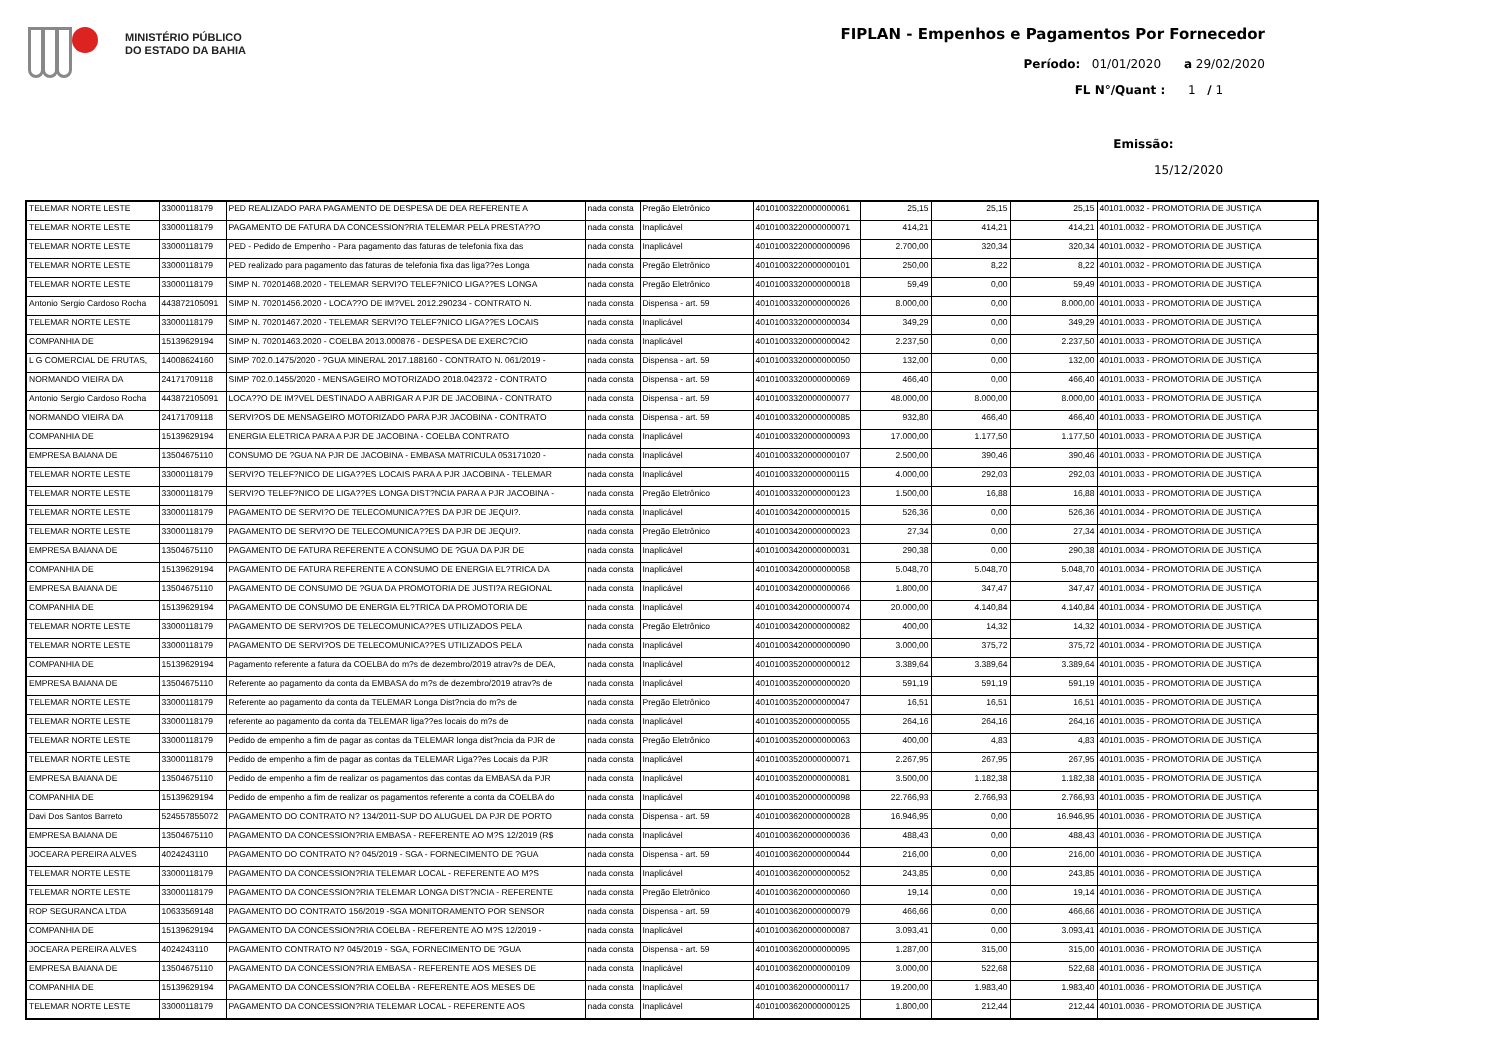MINISTÉRIO PÚBLICO
DO ESTADO DA BAHIA
FIPLAN - Empenhos e Pagamentos Por Fornecedor
Período: 01/01/2020 a 29/02/2020
FL N°/Quant : 1 / 1
Emissão:
15/12/2020
| TELEMAR NORTE LESTE | 33000118179 | PED REALIZADO PARA PAGAMENTO DE DESPESA DE DEA REFERENTE A | nada consta | Pregão Eletrônico | 40101003220000000061 | 25,15 | 25,15 | 25,15 | 40101.0032 - PROMOTORIA DE JUSTIÇA |
| TELEMAR NORTE LESTE | 33000118179 | PAGAMENTO DE FATURA DA CONCESSION?RIA TELEMAR PELA PRESTA??O | nada consta | Inaplicável | 40101003220000000071 | 414,21 | 414,21 | 414,21 | 40101.0032 - PROMOTORIA DE JUSTIÇA |
| TELEMAR NORTE LESTE | 33000118179 | PED - Pedido de Empenho - Para pagamento das faturas de telefonia fixa das | nada consta | Inaplicável | 40101003220000000096 | 2.700,00 | 320,34 | 320,34 | 40101.0032 - PROMOTORIA DE JUSTIÇA |
| TELEMAR NORTE LESTE | 33000118179 | PED realizado para pagamento das faturas de telefonia fixa das liga??es Longa | nada consta | Pregão Eletrônico | 40101003220000000101 | 250,00 | 8,22 | 8,22 | 40101.0032 - PROMOTORIA DE JUSTIÇA |
| TELEMAR NORTE LESTE | 33000118179 | SIMP N. 70201468.2020 - TELEMAR SERVI?O TELEF?NICO LIGA??ES LONGA | nada consta | Pregão Eletrônico | 40101003320000000018 | 59,49 | 0,00 | 59,49 | 40101.0033 - PROMOTORIA DE JUSTIÇA |
| Antonio Sergio Cardoso Rocha | 443872105091 | SIMP N. 70201456.2020 - LOCA??O DE IM?VEL 2012.290234 - CONTRATO N. | nada consta | Dispensa - art. 59 | 40101003320000000026 | 8.000,00 | 0,00 | 8.000,00 | 40101.0033 - PROMOTORIA DE JUSTIÇA |
| TELEMAR NORTE LESTE | 33000118179 | SIMP N. 70201467.2020 - TELEMAR SERVI?O TELEF?NICO LIGA??ES LOCAIS | nada consta | Inaplicável | 40101003320000000034 | 349,29 | 0,00 | 349,29 | 40101.0033 - PROMOTORIA DE JUSTIÇA |
| COMPANHIA DE | 15139629194 | SIMP N. 70201463.2020 - COELBA 2013.000876 - DESPESA DE EXERC?CIO | nada consta | Inaplicável | 40101003320000000042 | 2.237,50 | 0,00 | 2.237,50 | 40101.0033 - PROMOTORIA DE JUSTIÇA |
| L G COMERCIAL DE FRUTAS, | 14008624160 | SIMP 702.0.1475/2020 - ?GUA MINERAL 2017.188160 - CONTRATO N. 061/2019 - | nada consta | Dispensa - art. 59 | 40101003320000000050 | 132,00 | 0,00 | 132,00 | 40101.0033 - PROMOTORIA DE JUSTIÇA |
| NORMANDO VIEIRA DA | 24171709118 | SIMP 702.0.1455/2020 - MENSAGEIRO MOTORIZADO 2018.042372 - CONTRATO | nada consta | Dispensa - art. 59 | 40101003320000000069 | 466,40 | 0,00 | 466,40 | 40101.0033 - PROMOTORIA DE JUSTIÇA |
| Antonio Sergio Cardoso Rocha | 443872105091 | LOCA??O DE IM?VEL DESTINADO A ABRIGAR A PJR DE JACOBINA - CONTRATO | nada consta | Dispensa - art. 59 | 40101003320000000077 | 48.000,00 | 8.000,00 | 8.000,00 | 40101.0033 - PROMOTORIA DE JUSTIÇA |
| NORMANDO VIEIRA DA | 24171709118 | SERVI?OS DE MENSAGEIRO MOTORIZADO PARA PJR JACOBINA - CONTRATO | nada consta | Dispensa - art. 59 | 40101003320000000085 | 932,80 | 466,40 | 466,40 | 40101.0033 - PROMOTORIA DE JUSTIÇA |
| COMPANHIA DE | 15139629194 | ENERGIA ELETRICA PARA A PJR DE JACOBINA - COELBA CONTRATO | nada consta | Inaplicável | 40101003320000000093 | 17.000,00 | 1.177,50 | 1.177,50 | 40101.0033 - PROMOTORIA DE JUSTIÇA |
| EMPRESA BAIANA DE | 13504675110 | CONSUMO DE ?GUA NA PJR DE JACOBINA - EMBASA MATRICULA 053171020 - | nada consta | Inaplicável | 40101003320000000107 | 2.500,00 | 390,46 | 390,46 | 40101.0033 - PROMOTORIA DE JUSTIÇA |
| TELEMAR NORTE LESTE | 33000118179 | SERVI?O TELEF?NICO DE LIGA??ES LOCAIS PARA A PJR JACOBINA - TELEMAR | nada consta | Inaplicável | 40101003320000000115 | 4.000,00 | 292,03 | 292,03 | 40101.0033 - PROMOTORIA DE JUSTIÇA |
| TELEMAR NORTE LESTE | 33000118179 | SERVI?O TELEF?NICO DE LIGA??ES LONGA DIST?NCIA PARA A PJR JACOBINA - | nada consta | Pregão Eletrônico | 40101003320000000123 | 1.500,00 | 16,88 | 16,88 | 40101.0033 - PROMOTORIA DE JUSTIÇA |
| TELEMAR NORTE LESTE | 33000118179 | PAGAMENTO DE SERVI?O DE TELECOMUNICA??ES DA PJR DE JEQUI?. | nada consta | Inaplicável | 40101003420000000015 | 526,36 | 0,00 | 526,36 | 40101.0034 - PROMOTORIA DE JUSTIÇA |
| TELEMAR NORTE LESTE | 33000118179 | PAGAMENTO DE SERVI?O DE TELECOMUNICA??ES DA PJR DE JEQUI?. | nada consta | Pregão Eletrônico | 40101003420000000023 | 27,34 | 0,00 | 27,34 | 40101.0034 - PROMOTORIA DE JUSTIÇA |
| EMPRESA BAIANA DE | 13504675110 | PAGAMENTO DE FATURA REFERENTE A CONSUMO DE ?GUA DA PJR DE | nada consta | Inaplicável | 40101003420000000031 | 290,38 | 0,00 | 290,38 | 40101.0034 - PROMOTORIA DE JUSTIÇA |
| COMPANHIA DE | 15139629194 | PAGAMENTO DE FATURA REFERENTE A CONSUMO DE ENERGIA EL?TRICA DA | nada consta | Inaplicável | 40101003420000000058 | 5.048,70 | 5.048,70 | 5.048,70 | 40101.0034 - PROMOTORIA DE JUSTIÇA |
| EMPRESA BAIANA DE | 13504675110 | PAGAMENTO DE CONSUMO DE ?GUA DA PROMOTORIA DE JUSTI?A REGIONAL | nada consta | Inaplicável | 40101003420000000066 | 1.800,00 | 347,47 | 347,47 | 40101.0034 - PROMOTORIA DE JUSTIÇA |
| COMPANHIA DE | 15139629194 | PAGAMENTO DE CONSUMO DE ENERGIA EL?TRICA DA PROMOTORIA DE | nada consta | Inaplicável | 40101003420000000074 | 20.000,00 | 4.140,84 | 4.140,84 | 40101.0034 - PROMOTORIA DE JUSTIÇA |
| TELEMAR NORTE LESTE | 33000118179 | PAGAMENTO DE SERVI?OS DE TELECOMUNICA??ES UTILIZADOS PELA | nada consta | Pregão Eletrônico | 40101003420000000082 | 400,00 | 14,32 | 14,32 | 40101.0034 - PROMOTORIA DE JUSTIÇA |
| TELEMAR NORTE LESTE | 33000118179 | PAGAMENTO DE SERVI?OS DE TELECOMUNICA??ES UTILIZADOS PELA | nada consta | Inaplicável | 40101003420000000090 | 3.000,00 | 375,72 | 375,72 | 40101.0034 - PROMOTORIA DE JUSTIÇA |
| COMPANHIA DE | 15139629194 | Pagamento referente a fatura da COELBA do m?s de dezembro/2019 atrav?s de DEA, | nada consta | Inaplicável | 40101003520000000012 | 3.389,64 | 3.389,64 | 3.389,64 | 40101.0035 - PROMOTORIA DE JUSTIÇA |
| EMPRESA BAIANA DE | 13504675110 | Referente ao pagamento da conta da EMBASA do m?s de dezembro/2019 atrav?s de | nada consta | Inaplicável | 40101003520000000020 | 591,19 | 591,19 | 591,19 | 40101.0035 - PROMOTORIA DE JUSTIÇA |
| TELEMAR NORTE LESTE | 33000118179 | Referente ao pagamento da conta da TELEMAR Longa Dist?ncia do m?s de | nada consta | Pregão Eletrônico | 40101003520000000047 | 16,51 | 16,51 | 16,51 | 40101.0035 - PROMOTORIA DE JUSTIÇA |
| TELEMAR NORTE LESTE | 33000118179 | referente ao pagamento da conta da TELEMAR liga??es locais do m?s de | nada consta | Inaplicável | 40101003520000000055 | 264,16 | 264,16 | 264,16 | 40101.0035 - PROMOTORIA DE JUSTIÇA |
| TELEMAR NORTE LESTE | 33000118179 | Pedido de empenho a fim de pagar as contas da TELEMAR longa dist?ncia da PJR de | nada consta | Pregão Eletrônico | 40101003520000000063 | 400,00 | 4,83 | 4,83 | 40101.0035 - PROMOTORIA DE JUSTIÇA |
| TELEMAR NORTE LESTE | 33000118179 | Pedido de empenho a fim de pagar as contas da TELEMAR Liga??es Locais da PJR | nada consta | Inaplicável | 40101003520000000071 | 2.267,95 | 267,95 | 267,95 | 40101.0035 - PROMOTORIA DE JUSTIÇA |
| EMPRESA BAIANA DE | 13504675110 | Pedido de empenho a fim de realizar os pagamentos das contas da EMBASA da PJR | nada consta | Inaplicável | 40101003520000000081 | 3.500,00 | 1.182,38 | 1.182,38 | 40101.0035 - PROMOTORIA DE JUSTIÇA |
| COMPANHIA DE | 15139629194 | Pedido de empenho a fim de realizar os pagamentos referente a conta da COELBA do | nada consta | Inaplicável | 40101003520000000098 | 22.766,93 | 2.766,93 | 2.766,93 | 40101.0035 - PROMOTORIA DE JUSTIÇA |
| Davi Dos Santos Barreto | 524557855072 | PAGAMENTO DO CONTRATO N? 134/2011-SUP DO ALUGUEL DA PJR DE PORTO | nada consta | Dispensa - art. 59 | 40101003620000000028 | 16.946,95 | 0,00 | 16.946,95 | 40101.0036 - PROMOTORIA DE JUSTIÇA |
| EMPRESA BAIANA DE | 13504675110 | PAGAMENTO DA CONCESSION?RIA EMBASA - REFERENTE AO M?S 12/2019 (R$ | nada consta | Inaplicável | 40101003620000000036 | 488,43 | 0,00 | 488,43 | 40101.0036 - PROMOTORIA DE JUSTIÇA |
| JOCEARA PEREIRA ALVES | 4024243110 | PAGAMENTO DO CONTRATO N? 045/2019 - SGA - FORNECIMENTO DE ?GUA | nada consta | Dispensa - art. 59 | 40101003620000000044 | 216,00 | 0,00 | 216,00 | 40101.0036 - PROMOTORIA DE JUSTIÇA |
| TELEMAR NORTE LESTE | 33000118179 | PAGAMENTO DA CONCESSION?RIA TELEMAR LOCAL - REFERENTE AO M?S | nada consta | Inaplicável | 40101003620000000052 | 243,85 | 0,00 | 243,85 | 40101.0036 - PROMOTORIA DE JUSTIÇA |
| TELEMAR NORTE LESTE | 33000118179 | PAGAMENTO DA CONCESSION?RIA TELEMAR LONGA DIST?NCIA - REFERENTE | nada consta | Pregão Eletrônico | 40101003620000000060 | 19,14 | 0,00 | 19,14 | 40101.0036 - PROMOTORIA DE JUSTIÇA |
| ROP SEGURANCA LTDA | 10633569148 | PAGAMENTO DO CONTRATO 156/2019 -SGA MONITORAMENTO POR SENSOR | nada consta | Dispensa - art. 59 | 40101003620000000079 | 466,66 | 0,00 | 466,66 | 40101.0036 - PROMOTORIA DE JUSTIÇA |
| COMPANHIA DE | 15139629194 | PAGAMENTO DA CONCESSION?RIA COELBA - REFERENTE AO M?S 12/2019 - | nada consta | Inaplicável | 40101003620000000087 | 3.093,41 | 0,00 | 3.093,41 | 40101.0036 - PROMOTORIA DE JUSTIÇA |
| JOCEARA PEREIRA ALVES | 4024243110 | PAGAMENTO CONTRATO N? 045/2019 - SGA, FORNECIMENTO DE ?GUA | nada consta | Dispensa - art. 59 | 40101003620000000095 | 1.287,00 | 315,00 | 315,00 | 40101.0036 - PROMOTORIA DE JUSTIÇA |
| EMPRESA BAIANA DE | 13504675110 | PAGAMENTO DA CONCESSION?RIA EMBASA - REFERENTE AOS MESES DE | nada consta | Inaplicável | 40101003620000000109 | 3.000,00 | 522,68 | 522,68 | 40101.0036 - PROMOTORIA DE JUSTIÇA |
| COMPANHIA DE | 15139629194 | PAGAMENTO DA CONCESSION?RIA COELBA - REFERENTE AOS MESES DE | nada consta | Inaplicável | 40101003620000000117 | 19.200,00 | 1.983,40 | 1.983,40 | 40101.0036 - PROMOTORIA DE JUSTIÇA |
| TELEMAR NORTE LESTE | 33000118179 | PAGAMENTO DA CONCESSION?RIA TELEMAR LOCAL - REFERENTE AOS | nada consta | Inaplicável | 40101003620000000125 | 1.800,00 | 212,44 | 212,44 | 40101.0036 - PROMOTORIA DE JUSTIÇA |